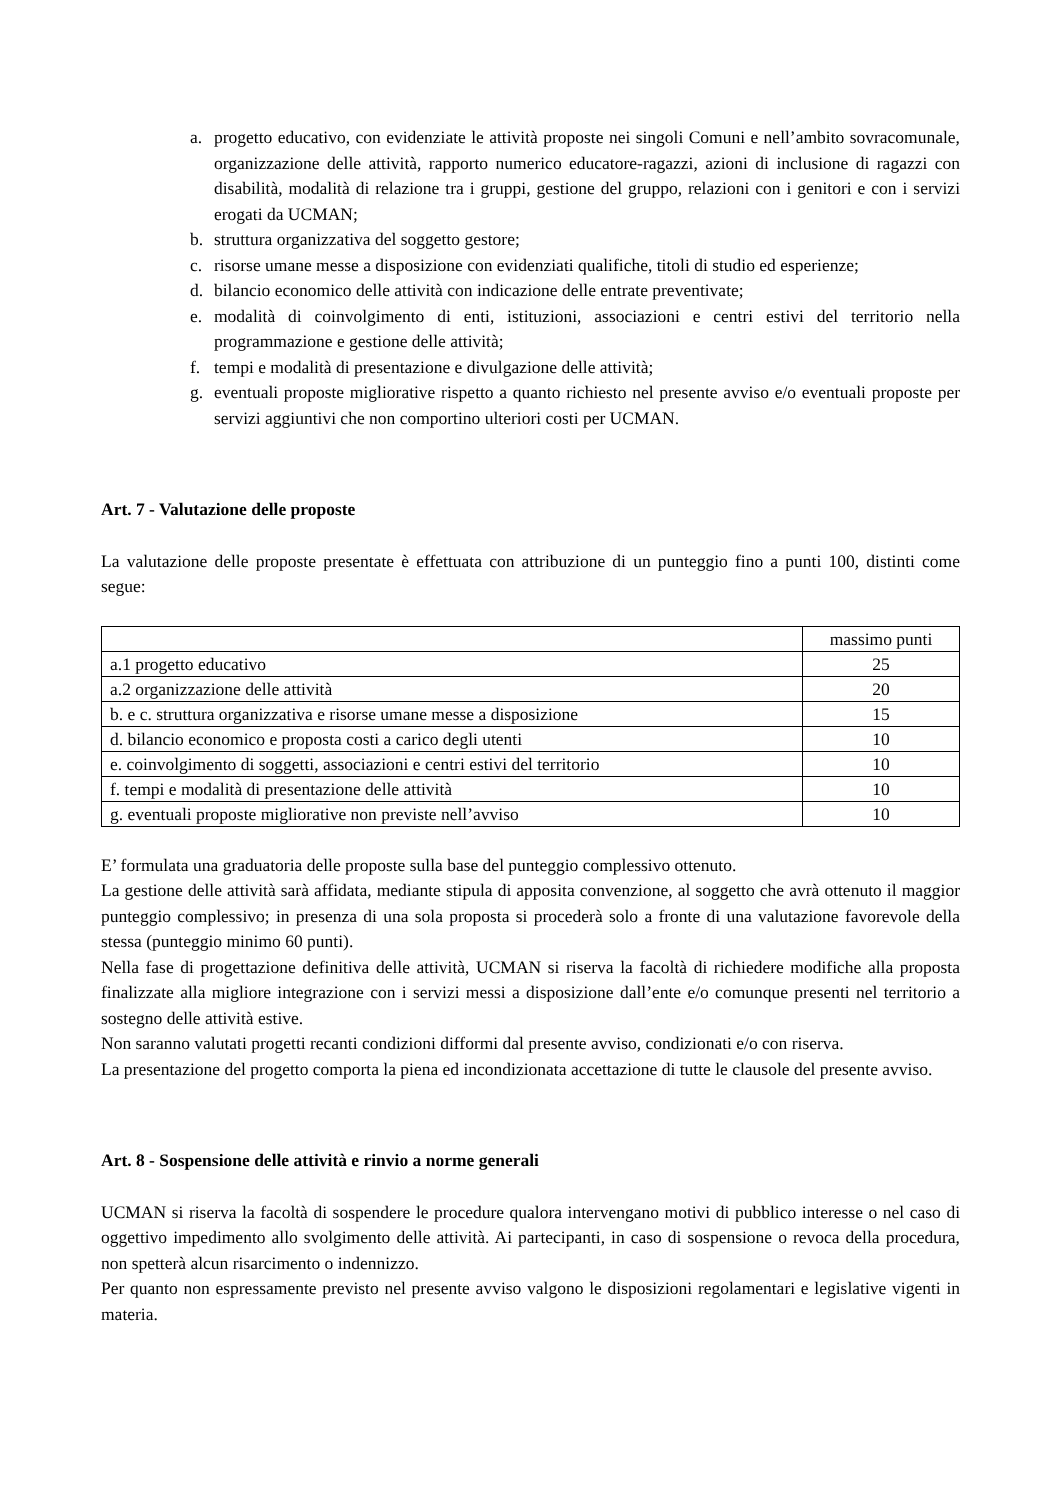a. progetto educativo, con evidenziate le attività proposte nei singoli Comuni e nell’ambito sovracomunale, organizzazione delle attività, rapporto numerico educatore-ragazzi, azioni di inclusione di ragazzi con disabilità, modalità di relazione tra i gruppi, gestione del gruppo, relazioni con i genitori e con i servizi erogati da UCMAN;
b. struttura organizzativa del soggetto gestore;
c. risorse umane messe a disposizione con evidenziati qualifiche, titoli di studio ed esperienze;
d. bilancio economico delle attività con indicazione delle entrate preventivate;
e. modalità di coinvolgimento di enti, istituzioni, associazioni e centri estivi del territorio nella programmazione e gestione delle attività;
f. tempi e modalità di presentazione e divulgazione delle attività;
g. eventuali proposte migliorative rispetto a quanto richiesto nel presente avviso e/o eventuali proposte per servizi aggiuntivi che non comportino ulteriori costi per UCMAN.
Art. 7 - Valutazione delle proposte
La valutazione delle proposte presentate è effettuata con attribuzione di un punteggio fino a punti 100, distinti come segue:
| | massimo punti |
| a.1 progetto educativo | 25 |
| a.2 organizzazione delle attività | 20 |
| b. e c. struttura organizzativa e risorse umane messe a disposizione | 15 |
| d. bilancio economico e proposta costi a carico degli utenti | 10 |
| e. coinvolgimento di soggetti, associazioni e centri estivi del territorio | 10 |
| f. tempi e modalità di presentazione delle attività | 10 |
| g. eventuali proposte migliorative non previste nell’avviso | 10 |
E’ formulata una graduatoria delle proposte sulla base del punteggio complessivo ottenuto.
La gestione delle attività sarà affidata, mediante stipula di apposita convenzione, al soggetto che avrà ottenuto il maggior punteggio complessivo; in presenza di una sola proposta si procederà solo a fronte di una valutazione favorevole della stessa (punteggio minimo 60 punti).
Nella fase di progettazione definitiva delle attività, UCMAN si riserva la facoltà di richiedere modifiche alla proposta finalizzate alla migliore integrazione con i servizi messi a disposizione dall’ente e/o comunque presenti nel territorio a sostegno delle attività estive.
Non saranno valutati progetti recanti condizioni difformi dal presente avviso, condizionati e/o con riserva.
La presentazione del progetto comporta la piena ed incondizionata accettazione di tutte le clausole del presente avviso.
Art. 8 - Sospensione delle attività e rinvio a norme generali
UCMAN si riserva la facoltà di sospendere le procedure qualora intervengano motivi di pubblico interesse o nel caso di oggettivo impedimento allo svolgimento delle attività. Ai partecipanti, in caso di sospensione o revoca della procedura, non spetterà alcun risarcimento o indennizzo.
Per quanto non espressamente previsto nel presente avviso valgono le disposizioni regolamentari e legislative vigenti in materia.